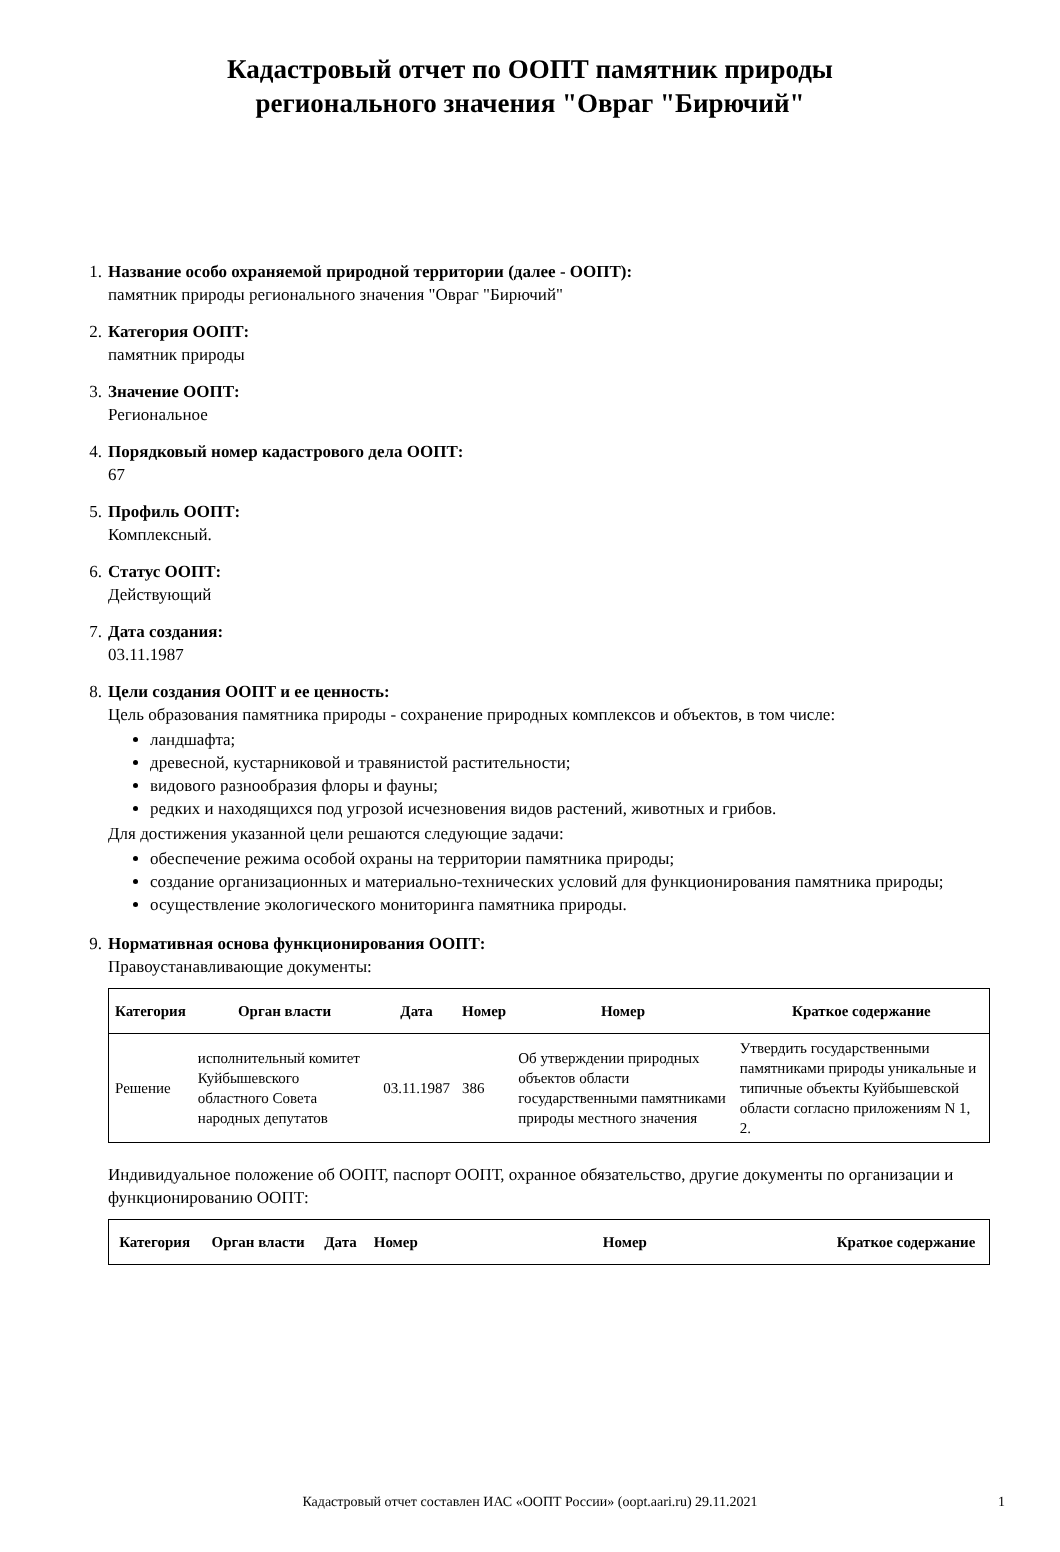Кадастровый отчет по ООПТ памятник природы
регионального значения "Овраг "Бирючий"
1. Название особо охраняемой природной территории (далее - ООПТ):
памятник природы регионального значения "Овраг "Бирючий"
2. Категория ООПТ:
памятник природы
3. Значение ООПТ:
Региональное
4. Порядковый номер кадастрового дела ООПТ:
67
5. Профиль ООПТ:
Комплексный.
6. Статус ООПТ:
Действующий
7. Дата создания:
03.11.1987
8. Цели создания ООПТ и ее ценность:
Цель образования памятника природы - сохранение природных комплексов и объектов, в том числе:
ландшафта;
древесной, кустарниковой и травянистой растительности;
видового разнообразия флоры и фауны;
редких и находящихся под угрозой исчезновения видов растений, животных и грибов.
Для достижения указанной цели решаются следующие задачи:
обеспечение режима особой охраны на территории памятника природы;
создание организационных и материально-технических условий для функционирования памятника природы;
осуществление экологического мониторинга памятника природы.
9. Нормативная основа функционирования ООПТ:
Правоустанавливающие документы:
| Категория | Орган власти | Дата | Номер | Номер | Краткое содержание |
| --- | --- | --- | --- | --- | --- |
| Решение | исполнительный комитет Куйбышевского областного Совета народных депутатов | 03.11.1987 | 386 | Об утверждении природных объектов области государственными памятниками природы местного значения | Утвердить государственными памятниками природы уникальные и типичные объекты Куйбышевской области согласно приложениям N 1, 2. |
Индивидуальное положение об ООПТ, паспорт ООПТ, охранное обязательство, другие документы по организации и функционированию ООПТ:
| Категория | Орган власти | Дата | Номер | Номер | Краткое содержание |
| --- | --- | --- | --- | --- | --- |
Кадастровый отчет составлен ИАС «ООПТ России» (oopt.aari.ru) 29.11.2021 1